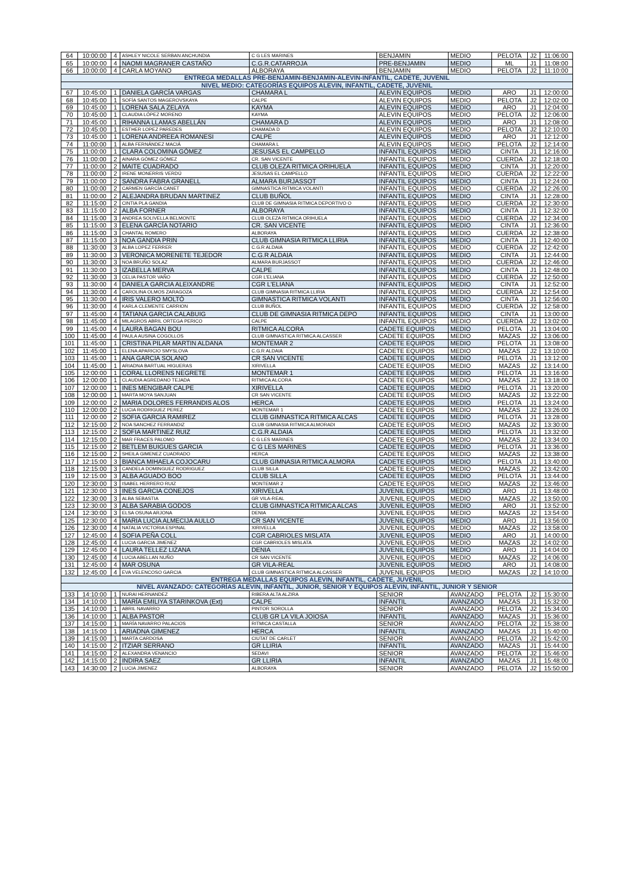| 64 | 10:00:00 | 4 | ASHLEY NICOLE SERBAN ANCHUNDIA | C G LES MARINES | BENJAMIN | MEDIO | PELOTA | J2 | 11:06:00 |
| 65 | 10:00:00 | 4 | NAOMI MAGRANER CASTAÑO | C.G.R.CATARROJA | PRE-BENJAMIN | MEDIO | ML | J1 | 11:08:00 |
| 66 | 10:00:00 | 4 | CARLA MOYANO | ALBORAYA | BENJAMIN | MEDIO | PELOTA | J2 | 11:10:00 |
| ENTREGA MEDALLAS PRE-BENJAMIN-BENJAMIN-ALEVIN-INFANTIL, CADETE, JUVENIL | | | | | | | | | |
| NIVEL MEDIO: CATEGORÍAS EQUIPOS ALEVIN, INFANTIL, CADETE, JUVENIL | | | | | | | | | |
| 67 | 10:45:00 | 1 | DANIELA GARCÍA VARGAS | CHAMARA L | ALEVIN EQUIPOS | MEDIO | ARO | J1 | 12:00:00 |
| 68 | 10:45:00 | 1 | SOFÍA SANTOS MAGEROVSKAYA | CALPE | ALEVIN EQUIPOS | MEDIO | PELOTA | J2 | 12:02:00 |
| 69 | 10:45:00 | 1 | LORENA SALA ZELAYA | KAYMA | ALEVIN EQUIPOS | MEDIO | ARO | J1 | 12:04:00 |
| 70 | 10:45:00 | 1 | CLAUDIA LÓPEZ MORENO | KAYMA | ALEVIN EQUIPOS | MEDIO | PELOTA | J2 | 12:06:00 |
| 71 | 10:45:00 | 1 | RIHANNA LLAMAS ABELLÁN | CHAMARA D | ALEVIN EQUIPOS | MEDIO | ARO | J1 | 12:08:00 |
| 72 | 10:45:00 | 1 | ESTHER LOPEZ PAREDES | CHAMADA D | ALEVIN EQUIPOS | MEDIO | PELOTA | J2 | 12:10:00 |
| 73 | 10:45:00 | 1 | LORENA ANDREEA ROMANESI | CALPE | ALEVIN EQUIPOS | MEDIO | ARO | J1 | 12:12:00 |
| 74 | 11:00:00 | 1 | ALBA FERNÁNDEZ MACIÁ | CHAMARA L | ALEVIN EQUIPOS | MEDIO | PELOTA | J2 | 12:14:00 |
| 75 | 11:00:00 | 1 | CLARA COLOMINA GÓMEZ | JESUSAS EL CAMPELLO | INFANTIL EQUIPOS | MEDIO | CINTA | J1 | 12:16:00 |
| 76 | 11:00:00 | 2 | AINARA GÓMEZ GÓMEZ | CR. SAN VICENTE | INFANTIL EQUIPOS | MEDIO | CUERDA | J2 | 12:18:00 |
| 77 | 11:00:00 | 2 | MAITE CUADRADO | CLUB OLEZA RITMICA ORIHUELA | INFANTIL EQUIPOS | MEDIO | CINTA | J1 | 12:20:00 |
| 78 | 11:00:00 | 2 | IRENE MONERRIS VERDÚ | JESUSAS EL CAMPELLO | INFANTIL EQUIPOS | MEDIO | CUERDA | J2 | 12:22:00 |
| 79 | 11:00:00 | 2 | SANDRA FABRA GRANELL | ALMARA BURJASSOT | INFANTIL EQUIPOS | MEDIO | CINTA | J1 | 12:24:00 |
| 80 | 11:00:00 | 2 | CARMEN GARCÍA CANET | GIMNASTICA RITMICA VOLANTI | INFANTIL EQUIPOS | MEDIO | CUERDA | J2 | 12:26:00 |
| 81 | 11:00:00 | 2 | ALEJANDRA BRUDAN MARTINEZ | CLUB BUÑOL | INFANTIL EQUIPOS | MEDIO | CINTA | J1 | 12:28:00 |
| 82 | 11:15:00 | 2 | CINTIA PLA GANDIA | CLUB DE GIMNASIA RITMICA DEPORTIVO O | INFANTIL EQUIPOS | MEDIO | CUERDA | J2 | 12:30:00 |
| 83 | 11:15:00 | 2 | ALBA FORNER | ALBORAYA | INFANTIL EQUIPOS | MEDIO | CINTA | J1 | 12:32:00 |
| 84 | 11:15:00 | 3 | ANDREA SOLIVELLA BELMONTE | CLUB OLEZA RITMICA ORIHUELA | INFANTIL EQUIPOS | MEDIO | CUERDA | J2 | 12:34:00 |
| 85 | 11:15:00 | 3 | ELENA GARCÍA NOTARIO | CR. SAN VICENTE | INFANTIL EQUIPOS | MEDIO | CINTA | J1 | 12:36:00 |
| 86 | 11:15:00 | 3 | CHANTAL ROMERO | ALBORAYA | INFANTIL EQUIPOS | MEDIO | CUERDA | J2 | 12:38:00 |
| 87 | 11:15:00 | 3 | NOA GANDIA PRIN | CLUB GIMNASIA RITMICA LLIRIA | INFANTIL EQUIPOS | MEDIO | CINTA | J1 | 12:40:00 |
| 88 | 11:30:00 | 3 | ALBA LOPEZ FERRER | C.G.R ALDAIA | INFANTIL EQUIPOS | MEDIO | CUERDA | J2 | 12:42:00 |
| 89 | 11:30:00 | 3 | VERONICA MORENETE TEJEDOR | C.G.R ALDAIA | INFANTIL EQUIPOS | MEDIO | CINTA | J1 | 12:44:00 |
| 90 | 11:30:00 | 3 | NOA BRUÑO SOLAZ | ALMARA BURJASSOT | INFANTIL EQUIPOS | MEDIO | CUERDA | J2 | 12:46:00 |
| 91 | 11:30:00 | 3 | IZABELLA MERVA | CALPE | INFANTIL EQUIPOS | MEDIO | CINTA | J1 | 12:48:00 |
| 92 | 11:30:00 | 3 | CELIA PASTOR VAÑO | CGR L'ELIANA | INFANTIL EQUIPOS | MEDIO | CUERDA | J2 | 12:50:00 |
| 93 | 11:30:00 | 4 | DANIELA GARCIA ALEIXANDRE | CGR L'ELIANA | INFANTIL EQUIPOS | MEDIO | CINTA | J1 | 12:52:00 |
| 94 | 11:30:00 | 4 | CAROLINA OLMOS ZARAGOZA | CLUB GIMNASIA RITMICA LLIRIA | INFANTIL EQUIPOS | MEDIO | CUERDA | J2 | 12:54:00 |
| 95 | 11:30:00 | 4 | IRIS VALERO MOLTÓ | GIMNASTICA RITMICA VOLANTI | INFANTIL EQUIPOS | MEDIO | CINTA | J1 | 12:56:00 |
| 96 | 11:30:00 | 4 | KARLA CLEMENTE CARRION | CLUB BUÑOL | INFANTIL EQUIPOS | MEDIO | CUERDA | J2 | 12:58:00 |
| 97 | 11:45:00 | 4 | TATIANA GARCIA CALABUIG | CLUB DE GIMNASIA RITMICA DEPO | INFANTIL EQUIPOS | MEDIO | CINTA | J1 | 13:00:00 |
| 98 | 11:45:00 | 4 | MILAGROS ABRIL ORTEGA PERICO | CALPE | INFANTIL EQUIPOS | MEDIO | CUERDA | J2 | 13:02:00 |
| 99 | 11:45:00 | 4 | LAURA BAGAN BOU | RITMICA ALCORA | CADETE EQUIPOS | MEDIO | PELOTA | J1 | 13:04:00 |
| 100 | 11:45:00 | 4 | PAULA AUSINA COGOLLOS | CLUB GIMNASTICA RITMICA ALCASSER | CADETE EQUIPOS | MEDIO | MAZAS | J2 | 13:06:00 |
| 101 | 11:45:00 | 1 | CRISTINA PILAR MARTIN ALDANA | MONTEMAR 2 | CADETE EQUIPOS | MEDIO | PELOTA | J1 | 13:08:00 |
| 102 | 11:45:00 | 1 | ELENA APARICIO SMYSLOVA | C.G.R ALDAIA | CADETE EQUIPOS | MEDIO | MAZAS | J2 | 13:10:00 |
| 103 | 11:45:00 | 1 | ANA GARCIA SOLANO | CR SAN VICENTE | CADETE EQUIPOS | MEDIO | PELOTA | J1 | 13:12:00 |
| 104 | 11:45:00 | 1 | ARIADNA BARTUAL HIGUERAS | XIRIVELLA | CADETE EQUIPOS | MEDIO | MAZAS | J2 | 13:14:00 |
| 105 | 12:00:00 | 1 | CORAL LLORENS NEGRETE | MONTEMAR 1 | CADETE EQUIPOS | MEDIO | PELOTA | J1 | 13:16:00 |
| 106 | 12:00:00 | 1 | CLAUDIA AGREDANO TEJADA | RITMICA ALCORA | CADETE EQUIPOS | MEDIO | MAZAS | J2 | 13:18:00 |
| 107 | 12:00:00 | 1 | INES MENGIBAR CALPE | XIRIVELLA | CADETE EQUIPOS | MEDIO | PELOTA | J1 | 13:20:00 |
| 108 | 12:00:00 | 1 | MARTA MOYA SANJUAN | CR SAN VICENTE | CADETE EQUIPOS | MEDIO | MAZAS | J2 | 13:22:00 |
| 109 | 12:00:00 | 2 | MARIA DOLORES FERRANDIS ALOS | HERCA | CADETE EQUIPOS | MEDIO | PELOTA | J1 | 13:24:00 |
| 110 | 12:00:00 | 2 | LUCIA RODRIGUEZ PEREZ | MONTEMAR 1 | CADETE EQUIPOS | MEDIO | MAZAS | J2 | 13:26:00 |
| 111 | 12:00:00 | 2 | SOFIA GARCIA RAMIREZ | CLUB GIMNASTICA RITMICA ALCAS | CADETE EQUIPOS | MEDIO | PELOTA | J1 | 13:28:00 |
| 112 | 12:15:00 | 2 | NOA SANCHEZ FERRANDIZ | CLUB GIMNASIA RITMICA ALMORADI | CADETE EQUIPOS | MEDIO | MAZAS | J2 | 13:30:00 |
| 113 | 12:15:00 | 2 | SOFIA MARTINEZ RUIZ | C.G.R ALDAIA | CADETE EQUIPOS | MEDIO | PELOTA | J1 | 13:32:00 |
| 114 | 12:15:00 | 2 | MAR FRACES PALOMO | C G LES MARINES | CADETE EQUIPOS | MEDIO | MAZAS | J2 | 13:34:00 |
| 115 | 12:15:00 | 2 | BETLEM BUIGUES GARCIA | C G LES MARINES | CADETE EQUIPOS | MEDIO | PELOTA | J1 | 13:36:00 |
| 116 | 12:15:00 | 2 | SHEILA GIMENEZ CUADRADO | HERCA | CADETE EQUIPOS | MEDIO | MAZAS | J2 | 13:38:00 |
| 117 | 12:15:00 | 3 | BIANCA MIHAELA COJOCARU | CLUB GIMNASIA RITMICA ALMORA | CADETE EQUIPOS | MEDIO | PELOTA | J1 | 13:40:00 |
| 118 | 12:15:00 | 3 | CANDELA DOMINGUEZ RODRIGUEZ | CLUB SILLA | CADETE EQUIPOS | MEDIO | MAZAS | J2 | 13:42:00 |
| 119 | 12:15:00 | 3 | ALBA AGUADO BOO | CLUB SILLA | CADETE EQUIPOS | MEDIO | PELOTA | J1 | 13:44:00 |
| 120 | 12:30:00 | 3 | ISABEL HERRERO RUIZ | MONTEMAR 2 | CADETE EQUIPOS | MEDIO | MAZAS | J2 | 13:46:00 |
| 121 | 12:30:00 | 3 | INES GARCIA CONEJOS | XIRIVELLA | JUVENIL EQUIPOS | MEDIO | ARO | J1 | 13:48:00 |
| 122 | 12:30:00 | 3 | ALBA SEBASTIA | GR VILA-REAL | JUVENIL EQUIPOS | MEDIO | MAZAS | J2 | 13:50:00 |
| 123 | 12:30:00 | 3 | ALBA SARABIA GODOS | CLUB GIMNASTICA RITMICA ALCAS | JUVENIL EQUIPOS | MEDIO | ARO | J1 | 13:52:00 |
| 124 | 12:30:00 | 3 | ELSA OSUNA ARJONA | DENIA | JUVENIL EQUIPOS | MEDIO | MAZAS | J2 | 13:54:00 |
| 125 | 12:30:00 | 4 | MARIA LUCIA ALMECIJA AULLO | CR SAN VICENTE | JUVENIL EQUIPOS | MEDIO | ARO | J1 | 13:56:00 |
| 126 | 12:30:00 | 4 | NATALIA VICTORIA ESPINAL | XIRIVELLA | JUVENIL EQUIPOS | MEDIO | MAZAS | J2 | 13:58:00 |
| 127 | 12:45:00 | 4 | SOFIA PEÑA COLL | CGR CABRIOLES MISLATA | JUVENIL EQUIPOS | MEDIO | ARO | J1 | 14:00:00 |
| 128 | 12:45:00 | 4 | LUCIA GARCIA JIMENEZ | CGR CABRIOLES MISLATA | JUVENIL EQUIPOS | MEDIO | MAZAS | J2 | 14:02:00 |
| 129 | 12:45:00 | 4 | LAURA TELLEZ LIZANA | DENIA | JUVENIL EQUIPOS | MEDIO | ARO | J1 | 14:04:00 |
| 130 | 12:45:00 | 4 | LUCIA ABELLAN NUÑO | CR SAN VICENTE | JUVENIL EQUIPOS | MEDIO | MAZAS | J2 | 14:06:00 |
| 131 | 12:45:00 | 4 | MAR OSUNA | GR VILA-REAL | JUVENIL EQUIPOS | MEDIO | ARO | J1 | 14:08:00 |
| 132 | 12:45:00 | 4 | EVA VELENCOSO GARCIA | CLUB GIMNASTICA RITMICA ALCASSER | JUVENIL EQUIPOS | MEDIO | MAZAS | J2 | 14:10:00 |
| ENTREGA MEDALLAS EQUIPOS ALEVIN, INFANTIL, CADETE, JUVENIL | | | | | | | | | |
| NIVEL AVANZADO: CATEGORÍAS ALEVIN, INFANTIL, JUNIOR, SENIOR Y EQUIPOS ALEVIN, INFANTIL, JUNIOR Y SENIOR | | | | | | | | | |
| 133 | 14:10:00 | 1 | NURAI HERNANDEZ | RIBERA ALTA ALZIRA | SENIOR | AVANZADO | PELOTA | J2 | 15:30:00 |
| 134 | 14:10:00 | 1 | MARÍA EMILIYA STARINKOVA (Ext) | CALPE | INFANTIL | AVANZADO | MAZAS | J1 | 15:32:00 |
| 135 | 14:10:00 | 1 | ABRIL NAVARRO | PINTOR SOROLLA | SENIOR | AVANZADO | PELOTA | J2 | 15:34:00 |
| 136 | 14:10:00 | 1 | ALBA PASTOR | CLUB GR LA VILA JOIOSA | INFANTIL | AVANZADO | MAZAS | J1 | 15:36:00 |
| 137 | 14:15:00 | 1 | MARÍA NAVARRO PALACIOS | RITMICA CASTALLA | SENIOR | AVANZADO | PELOTA | J2 | 15:38:00 |
| 138 | 14:15:00 | 1 | ARIADNA GIMENEZ | HERCA | INFANTIL | AVANZADO | MAZAS | J1 | 15:40:00 |
| 139 | 14:15:00 | 1 | MARTA CARDOSA | CIUTAT DE CARLET | SENIOR | AVANZADO | PELOTA | J2 | 15:42:00 |
| 140 | 14:15:00 | 2 | ITZIAR SERRANO | GR LLIRIA | INFANTIL | AVANZADO | MAZAS | J1 | 15:44:00 |
| 141 | 14:15:00 | 2 | ALEXANDRA VENANCIO | SEDAVI | SENIOR | AVANZADO | PELOTA | J2 | 15:46:00 |
| 142 | 14:15:00 | 2 | INDIRA SAEZ | GR LLIRIA | INFANTIL | AVANZADO | MAZAS | J1 | 15:48:00 |
| 143 | 14:30:00 | 2 | LUCIA JIMENEZ | ALBORAYA | SENIOR | AVANZADO | PELOTA | J2 | 15:50:00 |